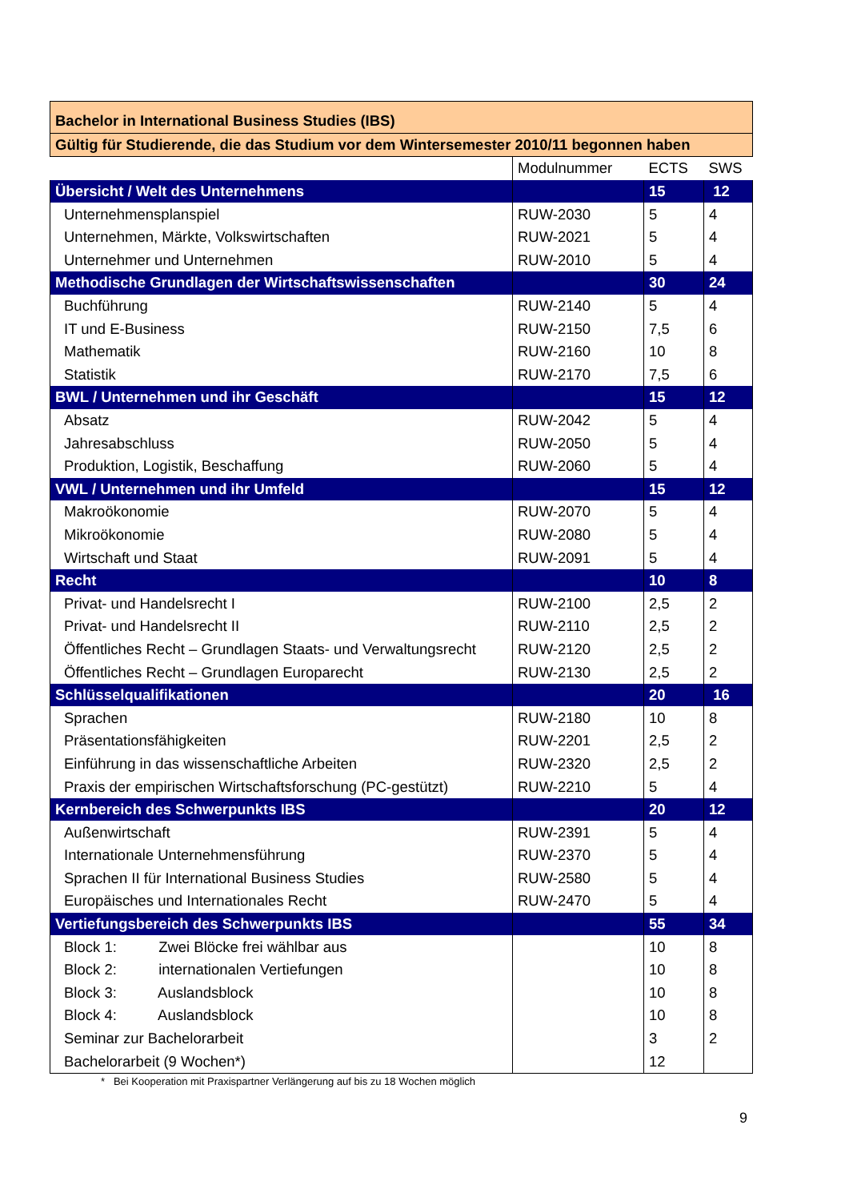| Bachelor in International Business Studies (IBS) | | | |
| Gültig für Studierende, die das Studium vor dem Wintersemester 2010/11 begonnen haben | | | |
| | Modulnummer | ECTS | SWS |
| Übersicht / Welt des Unternehmens | | 15 | 12 |
| Unternehmensplanspiel | RUW-2030 | 5 | 4 |
| Unternehmen, Märkte, Volkswirtschaften | RUW-2021 | 5 | 4 |
| Unternehmer und Unternehmen | RUW-2010 | 5 | 4 |
| Methodische Grundlagen der Wirtschaftswissenschaften | | 30 | 24 |
| Buchführung | RUW-2140 | 5 | 4 |
| IT und E-Business | RUW-2150 | 7,5 | 6 |
| Mathematik | RUW-2160 | 10 | 8 |
| Statistik | RUW-2170 | 7,5 | 6 |
| BWL / Unternehmen und ihr Geschäft | | 15 | 12 |
| Absatz | RUW-2042 | 5 | 4 |
| Jahresabschluss | RUW-2050 | 5 | 4 |
| Produktion, Logistik, Beschaffung | RUW-2060 | 5 | 4 |
| VWL / Unternehmen und ihr Umfeld | | 15 | 12 |
| Makroökonomie | RUW-2070 | 5 | 4 |
| Mikroökonomie | RUW-2080 | 5 | 4 |
| Wirtschaft und Staat | RUW-2091 | 5 | 4 |
| Recht | | 10 | 8 |
| Privat- und Handelsrecht I | RUW-2100 | 2,5 | 2 |
| Privat- und Handelsrecht II | RUW-2110 | 2,5 | 2 |
| Öffentliches Recht – Grundlagen Staats- und Verwaltungsrecht | RUW-2120 | 2,5 | 2 |
| Öffentliches Recht – Grundlagen Europarecht | RUW-2130 | 2,5 | 2 |
| Schlüsselqualifikationen | | 20 | 16 |
| Sprachen | RUW-2180 | 10 | 8 |
| Präsentationsfähigkeiten | RUW-2201 | 2,5 | 2 |
| Einführung in das wissenschaftliche Arbeiten | RUW-2320 | 2,5 | 2 |
| Praxis der empirischen Wirtschaftsforschung (PC-gestützt) | RUW-2210 | 5 | 4 |
| Kernbereich des Schwerpunkts IBS | | 20 | 12 |
| Außenwirtschaft | RUW-2391 | 5 | 4 |
| Internationale Unternehmensführung | RUW-2370 | 5 | 4 |
| Sprachen II für International Business Studies | RUW-2580 | 5 | 4 |
| Europäisches und Internationales Recht | RUW-2470 | 5 | 4 |
| Vertiefungsbereich des Schwerpunkts IBS | | 55 | 34 |
| Block 1: Zwei Blöcke frei wählbar aus | | 10 | 8 |
| Block 2: internationalen Vertiefungen | | 10 | 8 |
| Block 3: Auslandsblock | | 10 | 8 |
| Block 4: Auslandsblock | | 10 | 8 |
| Seminar zur Bachelorarbeit | | 3 | 2 |
| Bachelorarbeit (9 Wochen*) | | 12 | |
* Bei Kooperation mit Praxispartner Verlängerung auf bis zu 18 Wochen möglich
9